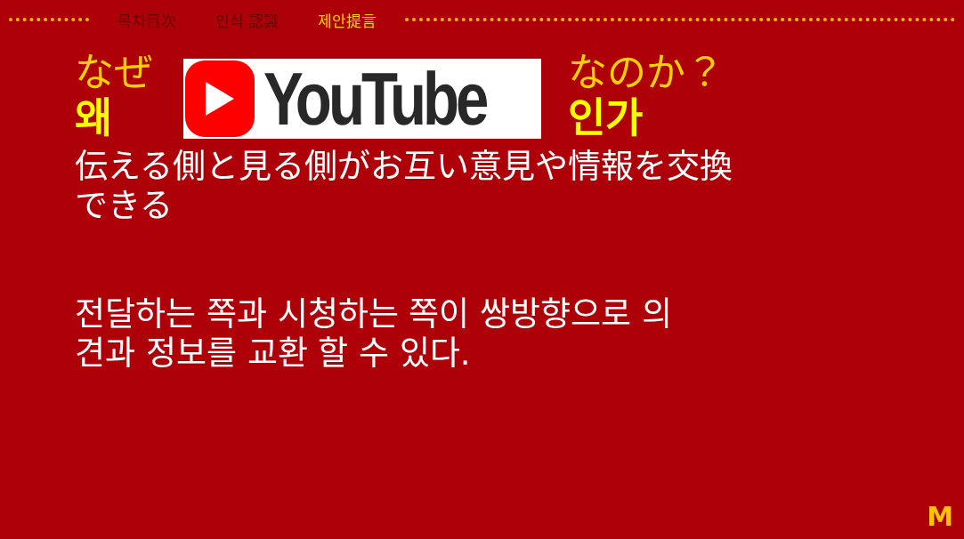목차目次 인식 認識 제안提言
なぜ
왜
YouTube
なのか？
인가
伝える側と見る側がお互い意見や情報を交換
できる
전달하는 쪽과 시청하는 쪽이 쌍방향으로 의
견과 정보를 교환 할 수 있다.
M